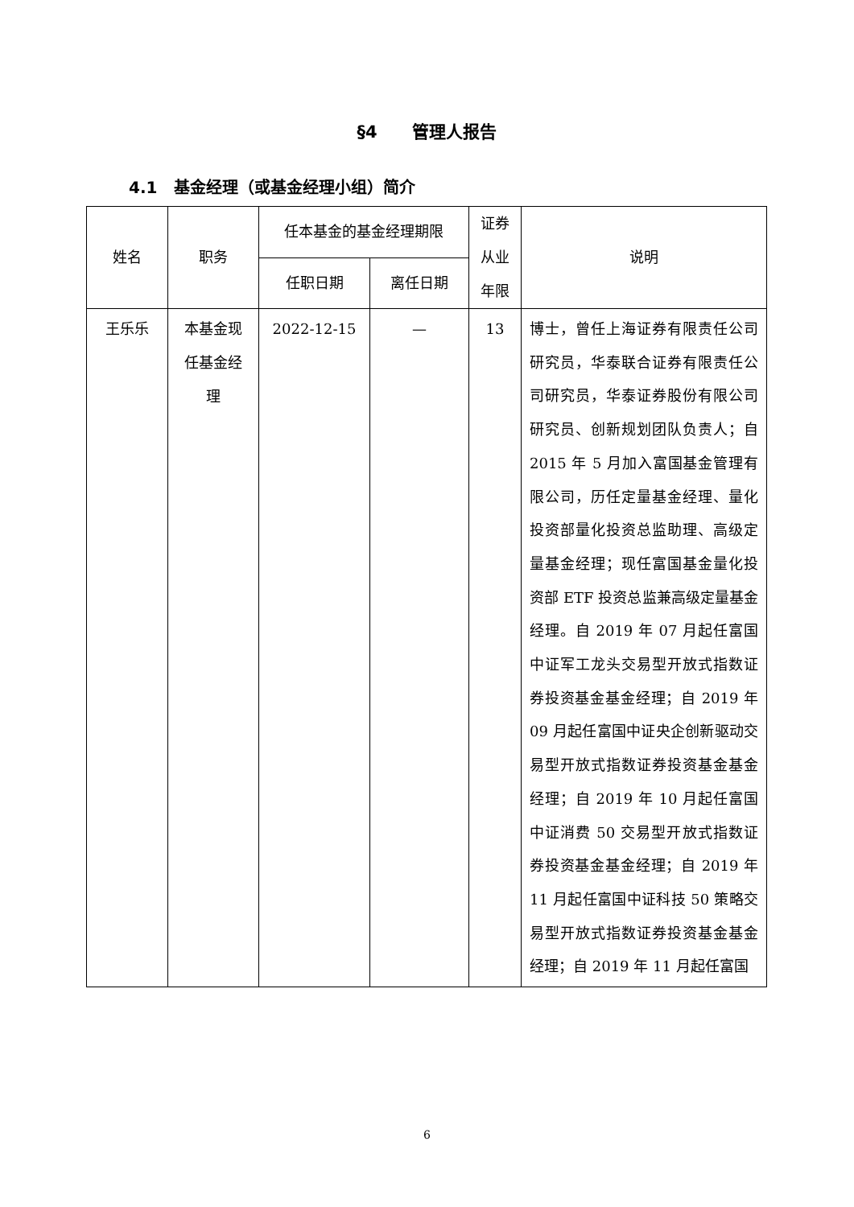§4 管理人报告
4.1 基金经理（或基金经理小组）简介
| 姓名 | 职务 | 任本基金的基金经理期限 | | 证券 从业 年限 | 说明 |
| --- | --- | --- | --- | --- | --- |
| | | 任职日期 | 离任日期 | | |
| 王乐乐 | 本基金现 任基金经 理 | 2022-12-15 | — | 13 | 博士，曾任上海证券有限责任公司研究员，华泰联合证券有限责任公司研究员，华泰证券股份有限公司研究员、创新规划团队负责人；自 2015 年 5 月加入富国基金管理有限公司，历任定量基金经理、量化投资部量化投资总监助理、高级定量基金经理；现任富国基金量化投资部 ETF 投资总监兼高级定量基金经理。自 2019 年 07 月起任富国中证军工龙头交易型开放式指数证券投资基金基金经理；自 2019 年 09 月起任富国中证央企创新驱动交易型开放式指数证券投资基金基金经理；自 2019 年 10 月起任富国中证消费 50 交易型开放式指数证券投资基金基金经理；自 2019 年 11 月起任富国中证科技 50 策略交易型开放式指数证券投资基金基金经理；自 2019 年 11 月起任富国 |
6